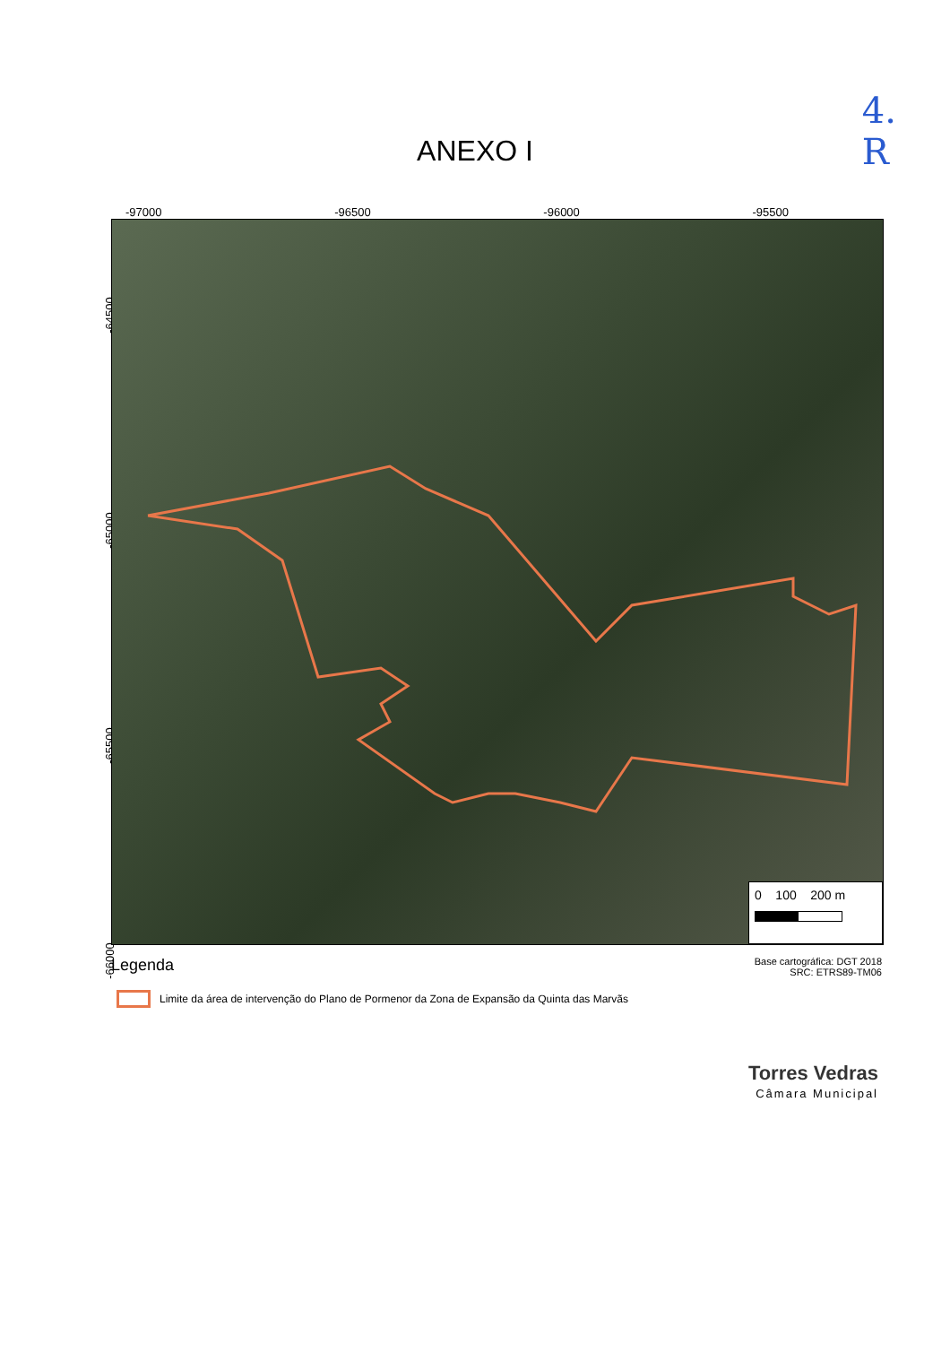4.
R
ANEXO I
-97000 -96500 -96000 -95500
-64500
-65000
-65500
-66000
0 100 200 m
Legenda
Base cartográfica: DGT 2018
SRC: ETRS89-TM06
Limite da área de intervenção do Plano de Pormenor da Zona de Expansão da Quinta das Marvãs
Torres Vedras
Câmara Municipal